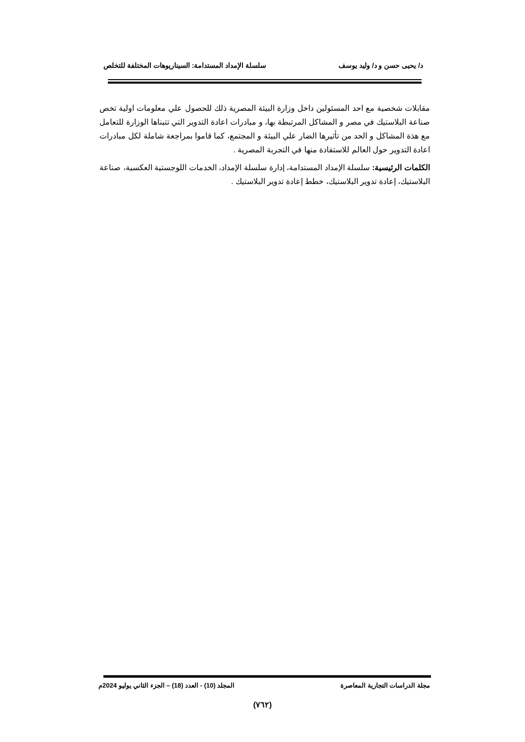د/ يحيى حسن و د/ وليد يوسف سلسلة الإمداد المستدامة: السيناريوهات المختلفة للتخلص
مقابلات شخصية مع احد المسئولين داخل وزارة البيئة المصرية ذلك للحصول علي معلومات اولية تخص صناعة البلاستيك في مصر و المشاكل المرتبطة بها، و مبادرات اعادة التدوير التي تتبناها الوزارة للتعامل مع هذة المشاكل و الحد من تأثيرها الضار علي البيئة و المجتمع، كما قاموا بمراجعة شاملة لكل مبادرات اعادة التدوير حول العالم للاستفادة منها في التجربة المصرية .
الكلمات الرئيسية: سلسلة الإمداد المستدامة، إدارة سلسلة الإمداد، الخدمات اللوجستية العكسية، صناعة البلاستيك، إعادة تدوير البلاستيك، خطط إعادة تدوير البلاستيك .
مجلة الدراسات التجارية المعاصرة المجلد (10) - العدد (18) – الجزء الثاني يوليو 2024م
(٧٦٢)